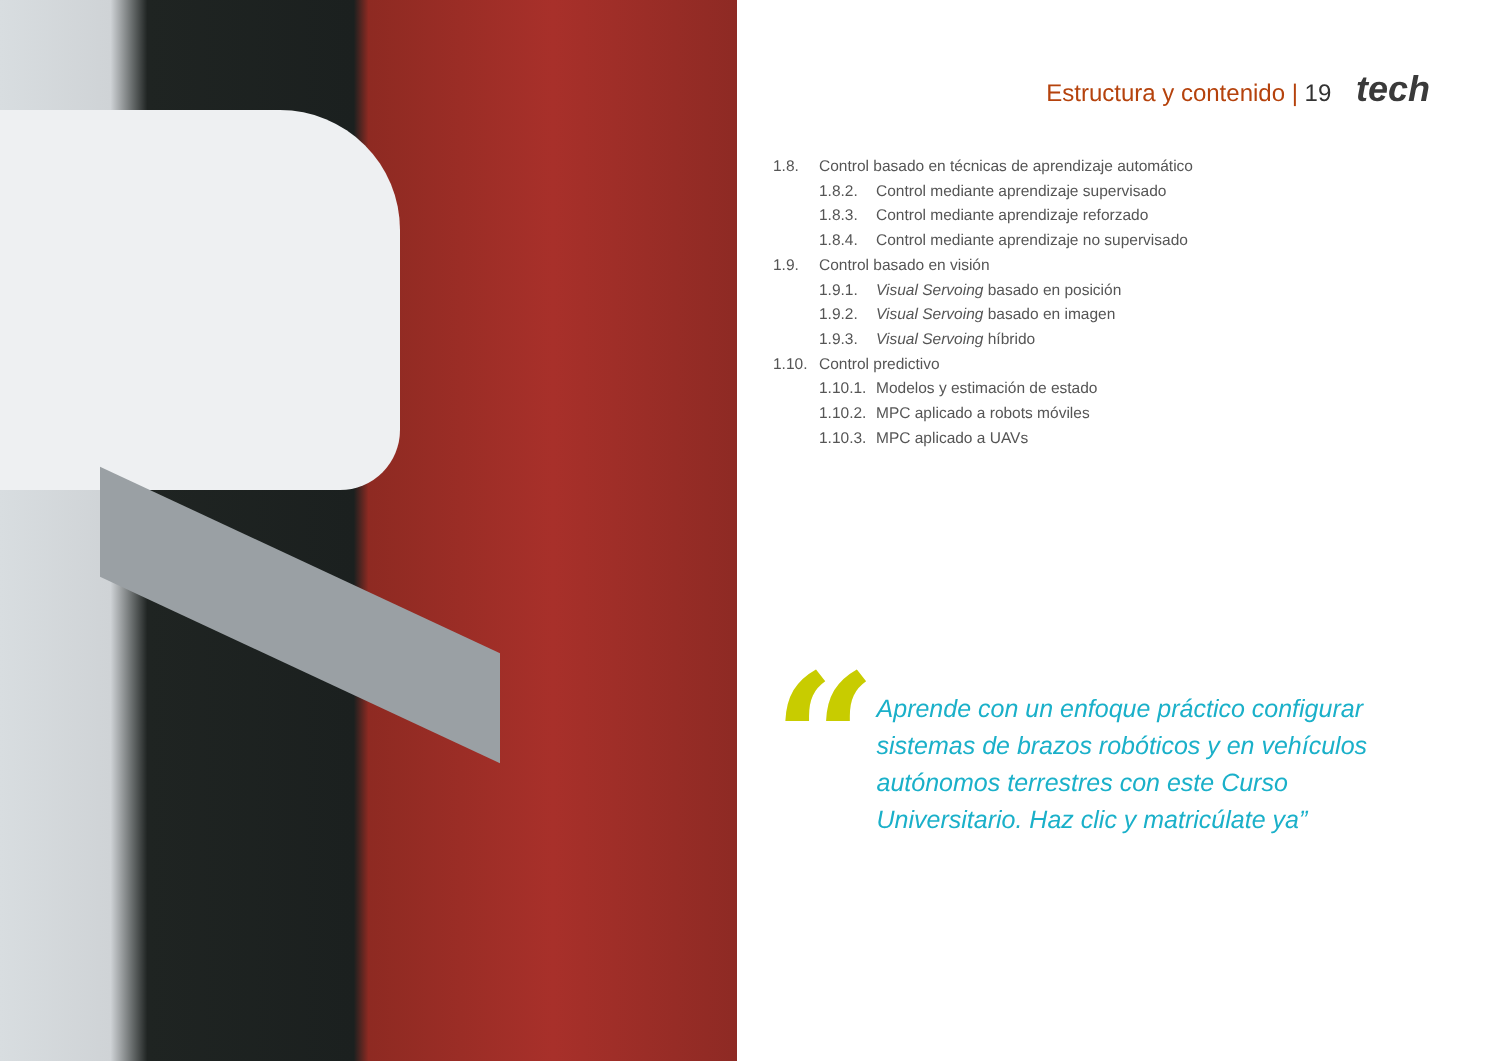Estructura y contenido | 19 tech
1.8. Control basado en técnicas de aprendizaje automático
1.8.2. Control mediante aprendizaje supervisado
1.8.3. Control mediante aprendizaje reforzado
1.8.4. Control mediante aprendizaje no supervisado
1.9. Control basado en visión
1.9.1. Visual Servoing basado en posición
1.9.2. Visual Servoing basado en imagen
1.9.3. Visual Servoing híbrido
1.10. Control predictivo
1.10.1. Modelos y estimación de estado
1.10.2. MPC aplicado a robots móviles
1.10.3. MPC aplicado a UAVs
“
Aprende con un enfoque práctico configurar sistemas de brazos robóticos y en vehículos autónomos terrestres con este Curso Universitario. Haz clic y matricúlate ya”